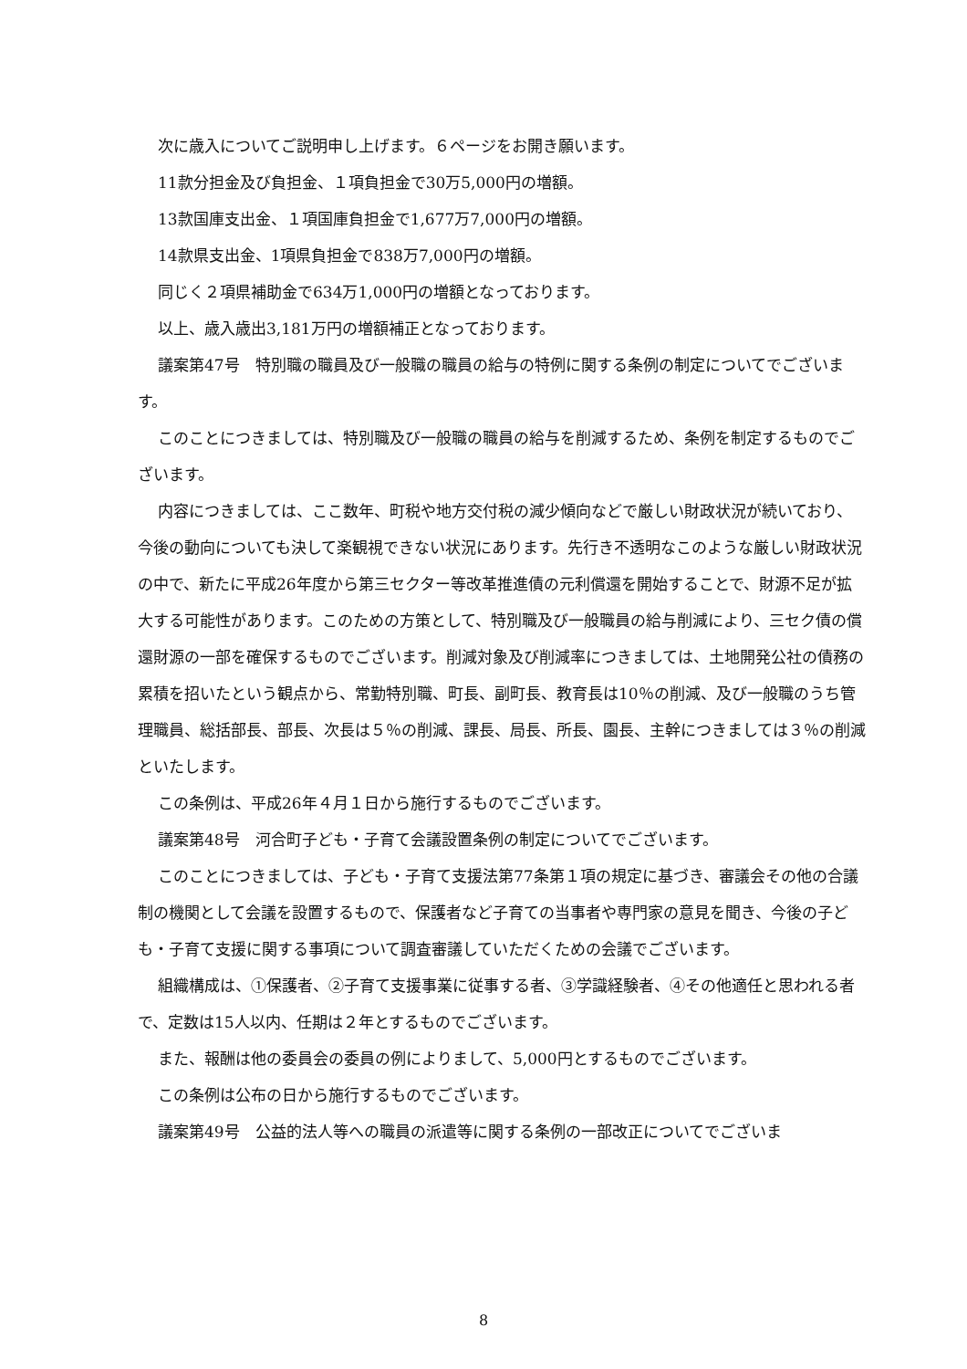次に歳入についてご説明申し上げます。６ページをお開き願います。
11款分担金及び負担金、１項負担金で30万5,000円の増額。
13款国庫支出金、１項国庫負担金で1,677万7,000円の増額。
14款県支出金、1項県負担金で838万7,000円の増額。
同じく２項県補助金で634万1,000円の増額となっております。
以上、歳入歳出3,181万円の増額補正となっております。
議案第47号　特別職の職員及び一般職の職員の給与の特例に関する条例の制定についてでございます。
このことにつきましては、特別職及び一般職の職員の給与を削減するため、条例を制定するものでございます。
内容につきましては、ここ数年、町税や地方交付税の減少傾向などで厳しい財政状況が続いており、今後の動向についても決して楽観視できない状況にあります。先行き不透明なこのような厳しい財政状況の中で、新たに平成26年度から第三セクター等改革推進債の元利償還を開始することで、財源不足が拡大する可能性があります。このための方策として、特別職及び一般職員の給与削減により、三セク債の償還財源の一部を確保するものでございます。削減対象及び削減率につきましては、土地開発公社の債務の累積を招いたという観点から、常勤特別職、町長、副町長、教育長は10％の削減、及び一般職のうち管理職員、総括部長、部長、次長は５％の削減、課長、局長、所長、園長、主幹につきましては３％の削減といたします。
この条例は、平成26年４月１日から施行するものでございます。
議案第48号　河合町子ども・子育て会議設置条例の制定についてでございます。
このことにつきましては、子ども・子育て支援法第77条第１項の規定に基づき、審議会その他の合議制の機関として会議を設置するもので、保護者など子育ての当事者や専門家の意見を聞き、今後の子ども・子育て支援に関する事項について調査審議していただくための会議でございます。
組織構成は、①保護者、②子育て支援事業に従事する者、③学識経験者、④その他適任と思われる者で、定数は15人以内、任期は２年とするものでございます。
また、報酬は他の委員会の委員の例によりまして、5,000円とするものでございます。
この条例は公布の日から施行するものでございます。
議案第49号　公益的法人等への職員の派遣等に関する条例の一部改正についてでございま
8